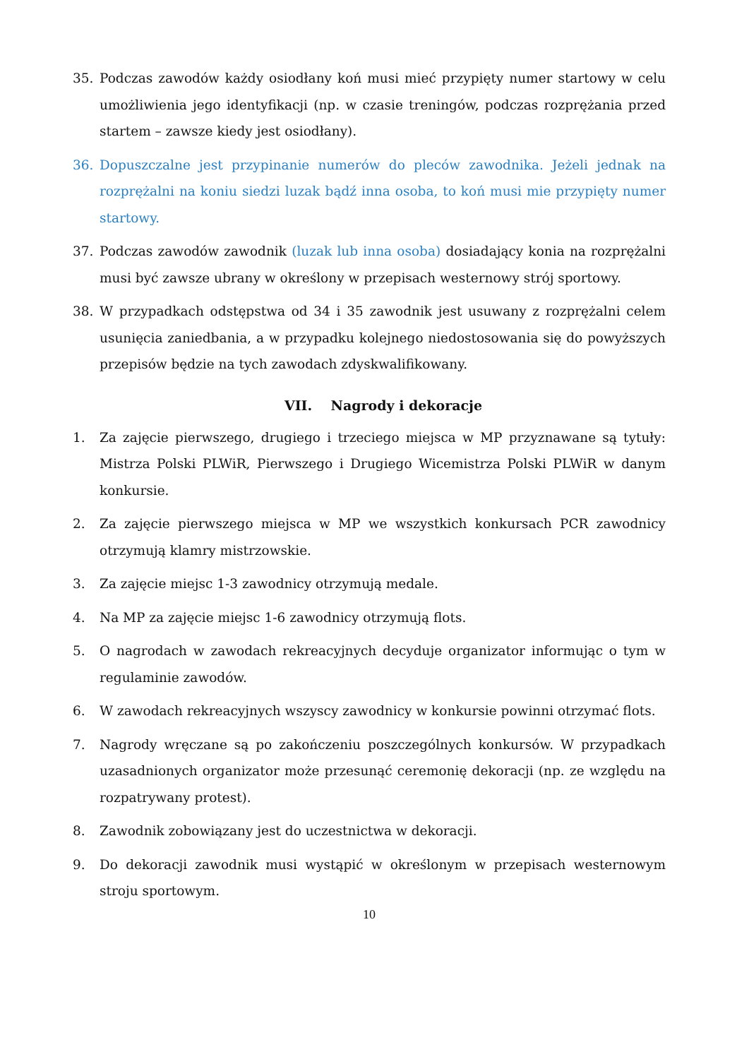35. Podczas zawodów każdy osiodłany koń musi mieć przypięty numer startowy w celu umożliwienia jego identyfikacji (np. w czasie treningów, podczas rozprężania przed startem – zawsze kiedy jest osiodłany).
36. Dopuszczalne jest przypinanie numerów do pleców zawodnika. Jeżeli jednak na rozprężalni na koniu siedzi luzak bądź inna osoba, to koń musi mie przypięty numer startowy.
37. Podczas zawodów zawodnik (luzak lub inna osoba) dosiadający konia na rozprężalni musi być zawsze ubrany w określony w przepisach westernowy strój sportowy.
38. W przypadkach odstępstwa od 34 i 35 zawodnik jest usuwany z rozprężalni celem usunięcia zaniedbania, a w przypadku kolejnego niedostosowania się do powyższych przepisów będzie na tych zawodach zdyskwalifikowany.
VII. Nagrody i dekoracje
1. Za zajęcie pierwszego, drugiego i trzeciego miejsca w MP przyznawane są tytuły: Mistrza Polski PLWiR, Pierwszego i Drugiego Wicemistrza Polski PLWiR w danym konkursie.
2. Za zajęcie pierwszego miejsca w MP we wszystkich konkursach PCR zawodnicy otrzymują klamry mistrzowskie.
3. Za zajęcie miejsc 1-3 zawodnicy otrzymują medale.
4. Na MP za zajęcie miejsc 1-6 zawodnicy otrzymują flots.
5. O nagrodach w zawodach rekreacyjnych decyduje organizator informując o tym w regulaminie zawodów.
6. W zawodach rekreacyjnych wszyscy zawodnicy w konkursie powinni otrzymać flots.
7. Nagrody wręczane są po zakończeniu poszczególnych konkursów. W przypadkach uzasadnionych organizator może przesunąć ceremonię dekoracji (np. ze względu na rozpatrywany protest).
8. Zawodnik zobowiązany jest do uczestnictwa w dekoracji.
9. Do dekoracji zawodnik musi wystąpić w określonym w przepisach westernowym stroju sportowym.
10